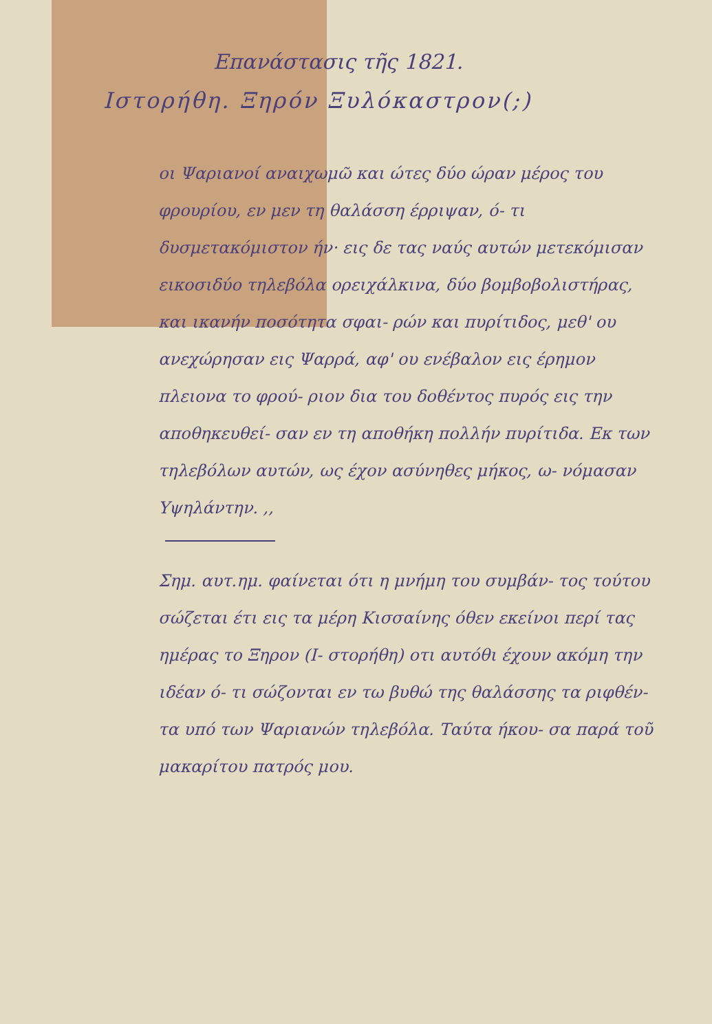Επανάστασις τῆς 1821.
Ιστορήθη. Ξηρόν Ξυλόκαστρον(;)
οι Ψαριανοί αναιχωμῶ και ώτες δύο ώραν μέρος του φρουρίου, εν μεν τη θαλάσση έρριψαν, ό- τι δυσμετακόμιστον ήν· εις δε τας ναύς αυτών μετεκόμισαν εικοσιδύο τηλεβόλα ορειχάλκινα, δύο βομβοβολιστήρας, και ικανήν ποσότητα σφαι- ρών και πυρίτιδος, μεθ' ου ανεχώρησαν εις Ψαρρά, αφ' ου ενέβαλον εις έρημον πλειονα το φρού- ριον δια του δοθέντος πυρός εις την αποθηκευθεί- σαν εν τη αποθήκη πολλήν πυρίτιδα. Εκ των τηλεβόλων αυτών, ως έχον ασύνηθες μήκος, ω- νόμασαν Υψηλάντην. ,,
Σημ. αυτ.ημ. φαίνεται ότι η μνήμη του συμβάν- τος τούτου σώζεται έτι εις τα μέρη Κισσαίνης όθεν εκείνοι περί τας ημέρας το Ξηρον (Ι- στορήθη) οτι αυτόθι έχουν ακόμη την ιδέαν ό- τι σώζονται εν τω βυθώ της θαλάσσης τα ριφθέν- τα υπό των Ψαριανών τηλεβόλα. Ταύτα ήκου- σα παρά τοῦ μακαρίτου πατρός μου.